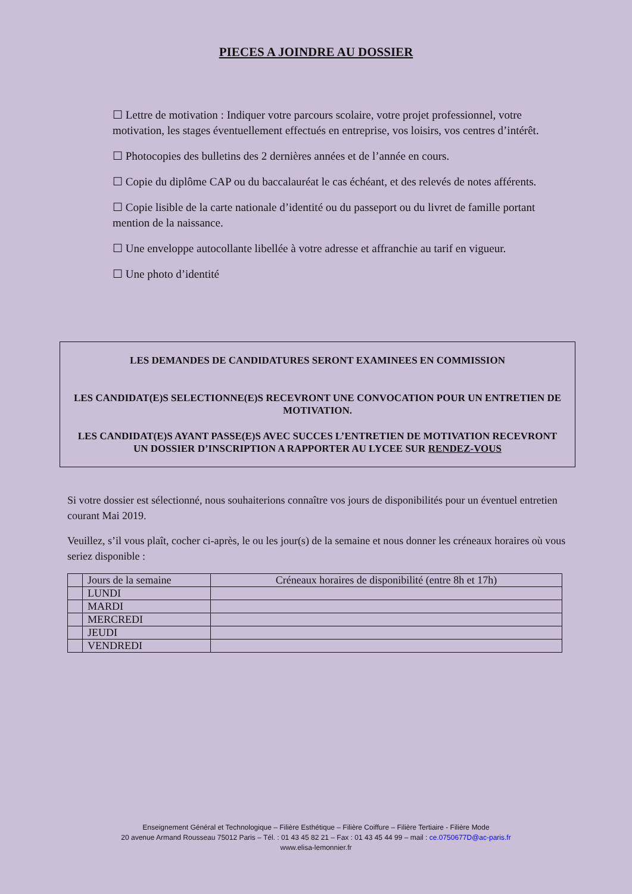PIECES A JOINDRE AU DOSSIER
☐ Lettre de motivation : Indiquer votre parcours scolaire, votre projet professionnel, votre motivation, les stages éventuellement effectués en entreprise, vos loisirs, vos centres d’intérêt.
☐ Photocopies des bulletins des 2 dernières années et de l’année en cours.
☐ Copie du diplôme CAP ou du baccalauréat le cas échéant, et des relevés de notes afférents.
☐ Copie lisible de la carte nationale d’identité ou du passeport ou du livret de famille portant mention de la naissance.
☐ Une enveloppe autocollante libellée à votre adresse et affranchie au tarif en vigueur.
☐ Une photo d’identité
LES DEMANDES DE CANDIDATURES SERONT EXAMINEES EN COMMISSION
LES CANDIDAT(E)S SELECTIONNE(E)S RECEVRONT UNE CONVOCATION POUR UN ENTRETIEN DE MOTIVATION.
LES CANDIDAT(E)S AYANT PASSE(E)S AVEC SUCCES L’ENTRETIEN DE MOTIVATION RECEVRONT UN DOSSIER D’INSCRIPTION A RAPPORTER AU LYCEE SUR RENDEZ-VOUS
Si votre dossier est sélectionné, nous souhaiterions connaître vos jours de disponibilités pour un éventuel entretien courant Mai 2019.
Veuillez, s’il vous plaît, cocher ci-après, le ou les jour(s) de la semaine et nous donner les créneaux horaires où vous seriez disponible :
| | Jours de la semaine | Créneaux horaires de disponibilité (entre 8h et 17h) |
| --- | --- | --- |
| | LUNDI | |
| | MARDI | |
| | MERCREDI | |
| | JEUDI | |
| | VENDREDI | |
Enseignement Général et Technologique – Filière Esthétique – Filière Coiffure – Filière Tertiaire - Filière Mode
20 avenue Armand Rousseau 75012 Paris – Tél. : 01 43 45 82 21 – Fax : 01 43 45 44 99 – mail : ce.0750677D@ac-paris.fr
www.elisa-lemonnier.fr